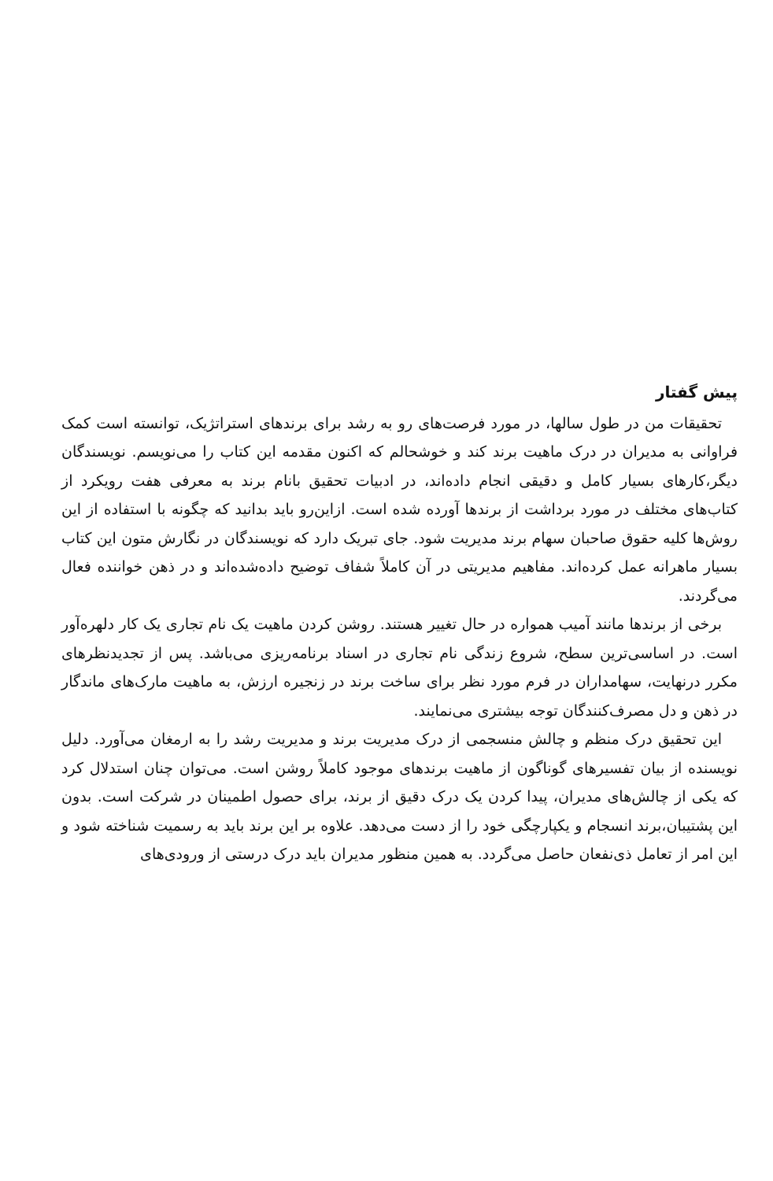پیش گفتار
تحقیقات من در طول سالها، در مورد فرصت‌های رو به رشد برای برندهای استراتژیک، توانسته است کمک فراوانی به مدیران در درک ماهیت برند کند و خوشحالم که اکنون مقدمه این کتاب را می‌نویسم. نویسندگان دیگر،کارهای بسیار کامل و دقیقی انجام داده‌اند، در ادبیات تحقیق بانام برند به معرفی هفت رویکرد از کتاب‌های مختلف در مورد برداشت از برندها آورده شده است. ازاین‌رو باید بدانید که چگونه با استفاده از این روش‌ها کلیه حقوق صاحبان سهام برند مدیریت شود. جای تبریک دارد که نویسندگان در نگارش متون این کتاب بسیار ماهرانه عمل کرده‌اند. مفاهیم مدیریتی در آن کاملاً شفاف توضیح داده‌شده‌اند و در ذهن خواننده فعال می‌گردند.
برخی از برندها مانند آمیب همواره در حال تغییر هستند. روشن کردن ماهیت یک نام تجاری یک کار دلهره‌آور است. در اساسی‌ترین سطح، شروع زندگی نام تجاری در اسناد برنامه‌ریزی می‌باشد. پس از تجدیدنظرهای مکرر درنهایت، سهامداران در فرم مورد نظر برای ساخت برند در زنجیره ارزش، به ماهیت مارک‌های ماندگار در ذهن و دل مصرف‌کنندگان توجه بیشتری می‌نمایند.
این تحقیق درک منظم و چالش منسجمی از درک مدیریت برند و مدیریت رشد را به ارمغان می‌آورد. دلیل نویسنده از بیان تفسیرهای گوناگون از ماهیت برندهای موجود کاملاً روشن است. می‌توان چنان استدلال کرد که یکی از چالش‌های مدیران، پیدا کردن یک درک دقیق از برند، برای حصول اطمینان در شرکت است. بدون این پشتیبان،برند انسجام و یکپارچگی خود را از دست می‌دهد. علاوه بر این برند باید به رسمیت شناخته شود و این امر از تعامل ذی‌نفعان حاصل می‌گردد. به همین منظور مدیران باید درک درستی از ورودی‌های